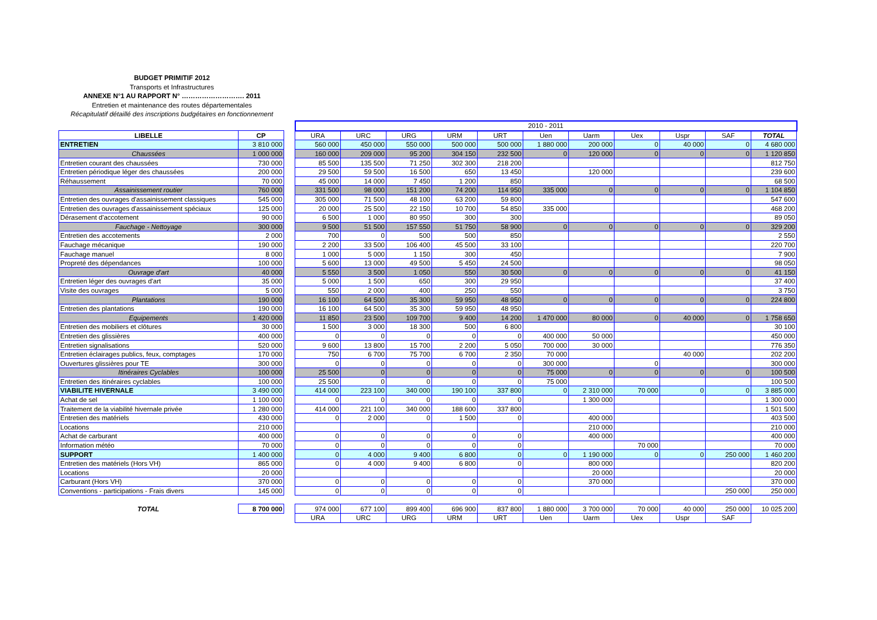BUDGET PRIMITIF 2012
Transports et Infrastructures
ANNEXE N°1 AU RAPPORT N° ………………………. 2011
Entretien et maintenance des routes départementales
Récapitulatif détaillé des inscriptions budgétaires en fonctionnement
| | | | 2010 - 2011 | | | | | | | | | | |
| LIBELLE | CP | | URA | URC | URG | URM | URT | Uen | Uarm | Uex | Uspr | SAF | TOTAL |
| ENTRETIEN | 3 810 000 | | 560 000 | 450 000 | 550 000 | 500 000 | 500 000 | 1 880 000 | 200 000 | 0 | 40 000 | 0 | 4 680 000 |
| Chaussées | 1 000 000 | | 160 000 | 209 000 | 95 200 | 304 150 | 232 500 | 0 | 120 000 | 0 | 0 | 0 | 1 120 850 |
| Entretien courant des chaussées | 730 000 | | 85 500 | 135 500 | 71 250 | 302 300 | 218 200 | | | | | | 812 750 |
| Entretien périodique léger des chaussées | 200 000 | | 29 500 | 59 500 | 16 500 | 650 | 13 450 | | 120 000 | | | | 239 600 |
| Réhaussement | 70 000 | | 45 000 | 14 000 | 7 450 | 1 200 | 850 | | | | | | 68 500 |
| Assainissement routier | 760 000 | | 331 500 | 98 000 | 151 200 | 74 200 | 114 950 | 335 000 | 0 | 0 | 0 | 0 | 1 104 850 |
| Entretien des ouvrages d'assainissement classiques | 545 000 | | 305 000 | 71 500 | 48 100 | 63 200 | 59 800 | | | | | | 547 600 |
| Entretien des ouvrages d'assainissement spéciaux | 125 000 | | 20 000 | 25 500 | 22 150 | 10 700 | 54 850 | 335 000 | | | | | 468 200 |
| Dérasement d'accotement | 90 000 | | 6 500 | 1 000 | 80 950 | 300 | 300 | | | | | | 89 050 |
| Fauchage - Nettoyage | 300 000 | | 9 500 | 51 500 | 157 550 | 51 750 | 58 900 | 0 | 0 | 0 | 0 | 0 | 329 200 |
| Entretien des accotements | 2 000 | | 700 | 0 | 500 | 500 | 850 | | | | | | 2 550 |
| Fauchage mécanique | 190 000 | | 2 200 | 33 500 | 106 400 | 45 500 | 33 100 | | | | | | 220 700 |
| Fauchage manuel | 8 000 | | 1 000 | 5 000 | 1 150 | 300 | 450 | | | | | | 7 900 |
| Propreté des dépendances | 100 000 | | 5 600 | 13 000 | 49 500 | 5 450 | 24 500 | | | | | | 98 050 |
| Ouvrage d'art | 40 000 | | 5 550 | 3 500 | 1 050 | 550 | 30 500 | 0 | 0 | 0 | 0 | 0 | 41 150 |
| Entretien léger des ouvrages d'art | 35 000 | | 5 000 | 1 500 | 650 | 300 | 29 950 | | | | | | 37 400 |
| Visite des ouvrages | 5 000 | | 550 | 2 000 | 400 | 250 | 550 | | | | | | 3 750 |
| Plantations | 190 000 | | 16 100 | 64 500 | 35 300 | 59 950 | 48 950 | 0 | 0 | 0 | 0 | 0 | 224 800 |
| Entretien des plantations | 190 000 | | 16 100 | 64 500 | 35 300 | 59 950 | 48 950 | | | | | | |
| Equipements | 1 420 000 | | 11 850 | 23 500 | 109 700 | 9 400 | 14 200 | 1 470 000 | 80 000 | 0 | 40 000 | 0 | 1 758 650 |
| Entretien des mobiliers et clôtures | 30 000 | | 1 500 | 3 000 | 18 300 | 500 | 6 800 | | | | | | 30 100 |
| Entretien des glissières | 400 000 | | 0 | 0 | 0 | 0 | 0 | 400 000 | 50 000 | | | | 450 000 |
| Entretien signalisations | 520 000 | | 9 600 | 13 800 | 15 700 | 2 200 | 5 050 | 700 000 | 30 000 | | | | 776 350 |
| Entretien éclairages publics, feux, comptages | 170 000 | | 750 | 6 700 | 75 700 | 6 700 | 2 350 | 70 000 | | | 40 000 | | 202 200 |
| Ouvertures glissières pour TE | 300 000 | | 0 | 0 | 0 | 0 | 0 | 300 000 | | 0 | | | 300 000 |
| Itinéraires Cyclables | 100 000 | | 25 500 | 0 | 0 | 0 | 0 | 75 000 | 0 | 0 | 0 | 0 | 100 500 |
| Entretien des itinéraires cyclables | 100 000 | | 25 500 | 0 | 0 | 0 | 0 | 75 000 | | | | | 100 500 |
| VIABILITE HIVERNALE | 3 490 000 | | 414 000 | 223 100 | 340 000 | 190 100 | 337 800 | 0 | 2 310 000 | 70 000 | 0 | 0 | 3 885 000 |
| Achat de sel | 1 100 000 | | 0 | 0 | 0 | 0 | 0 | | 1 300 000 | | | | 1 300 000 |
| Traitement de la viabilité hivernale privée | 1 280 000 | | 414 000 | 221 100 | 340 000 | 188 600 | 337 800 | | | | | | 1 501 500 |
| Entretien des matériels | 430 000 | | 0 | 2 000 | 0 | 1 500 | 0 | | 400 000 | | | | 403 500 |
| Locations | 210 000 | | | | | | | | 210 000 | | | | 210 000 |
| Achat de carburant | 400 000 | | 0 | 0 | 0 | 0 | 0 | | 400 000 | | | | 400 000 |
| Information météo | 70 000 | | 0 | 0 | 0 | 0 | 0 | | | 70 000 | | | 70 000 |
| SUPPORT | 1 400 000 | | 0 | 4 000 | 9 400 | 6 800 | 0 | 0 | 1 190 000 | 0 | 0 | 250 000 | 1 460 200 |
| Entretien des matériels (Hors VH) | 865 000 | | 0 | 4 000 | 9 400 | 6 800 | 0 | | 800 000 | | | | 820 200 |
| Locations | 20 000 | | | | | | | | 20 000 | | | | 20 000 |
| Carburant (Hors VH) | 370 000 | | 0 | 0 | 0 | 0 | 0 | | 370 000 | | | | 370 000 |
| Conventions - participations - Frais divers | 145 000 | | 0 | 0 | 0 | 0 | 0 | | | | | 250 000 | 250 000 |
| TOTAL | 8 700 000 | | 974 000 | 677 100 | 899 400 | 696 900 | 837 800 | 1 880 000 | 3 700 000 | 70 000 | 40 000 | 250 000 | 10 025 200 |
| | | | URA | URC | URG | URM | URT | Uen | Uarm | Uex | Uspr | SAF | |